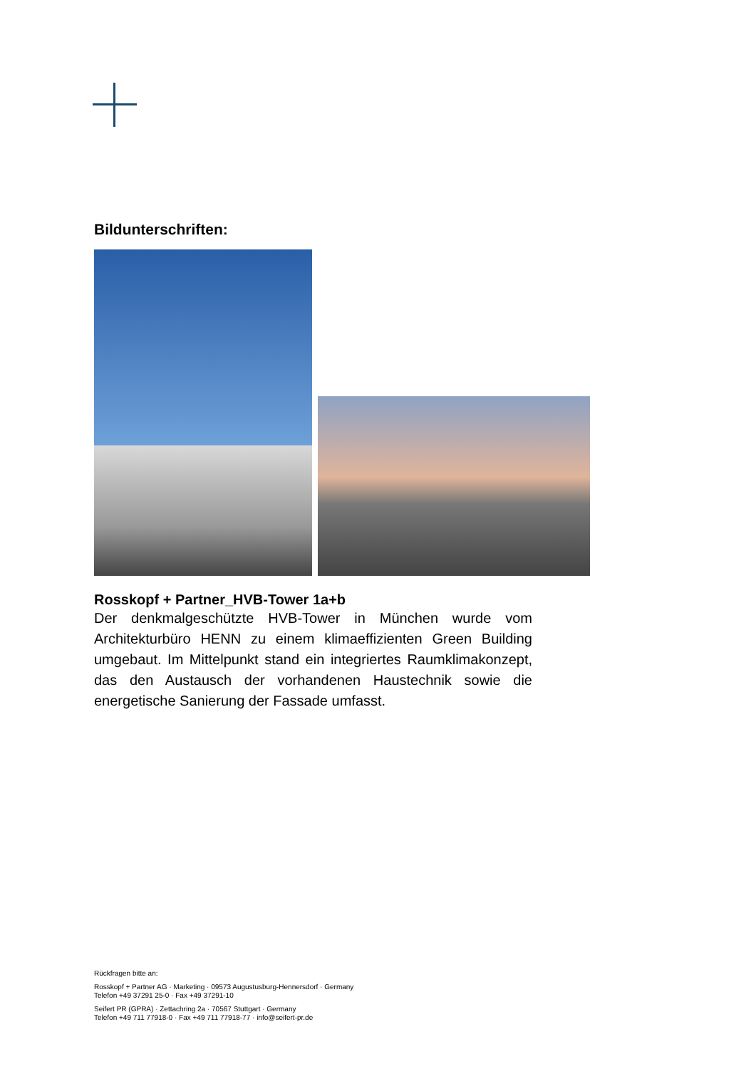Bildunterschriften:
Rosskopf + Partner_HVB-Tower 1a+b
Der denkmalgeschützte HVB-Tower in München wurde vom Architekturbüro HENN zu einem klimaeffizienten Green Building umgebaut. Im Mittelpunkt stand ein integriertes Raumklimakonzept, das den Austausch der vorhandenen Haustechnik sowie die energetische Sanierung der Fassade umfasst.
Rückfragen bitte an:
Rosskopf + Partner AG · Marketing · 09573 Augustusburg-Hennersdorf · Germany
Telefon +49 37291 25-0 · Fax +49 37291-10
Seifert PR (GPRA) · Zettachring 2a · 70567 Stuttgart · Germany
Telefon +49 711 77918-0 · Fax +49 711 77918-77 · info@seifert-pr.de